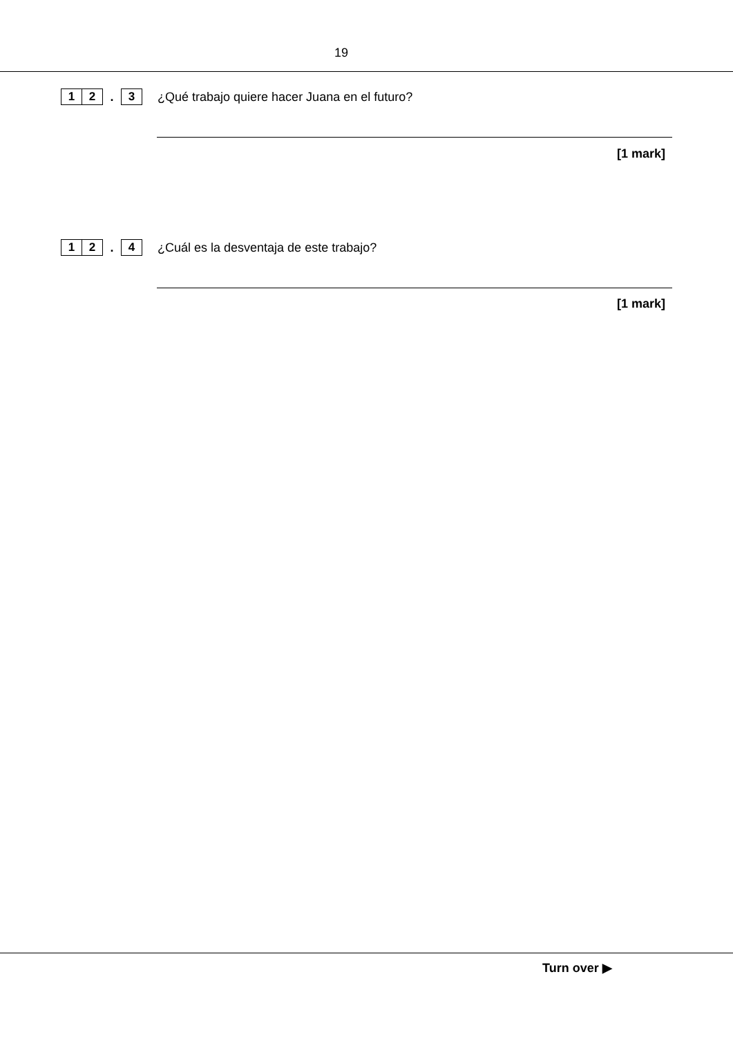19
1 2. 3 ¿Qué trabajo quiere hacer Juana en el futuro?
[1 mark]
1 2. 4 ¿Cuál es la desventaja de este trabajo?
[1 mark]
Turn over ▶